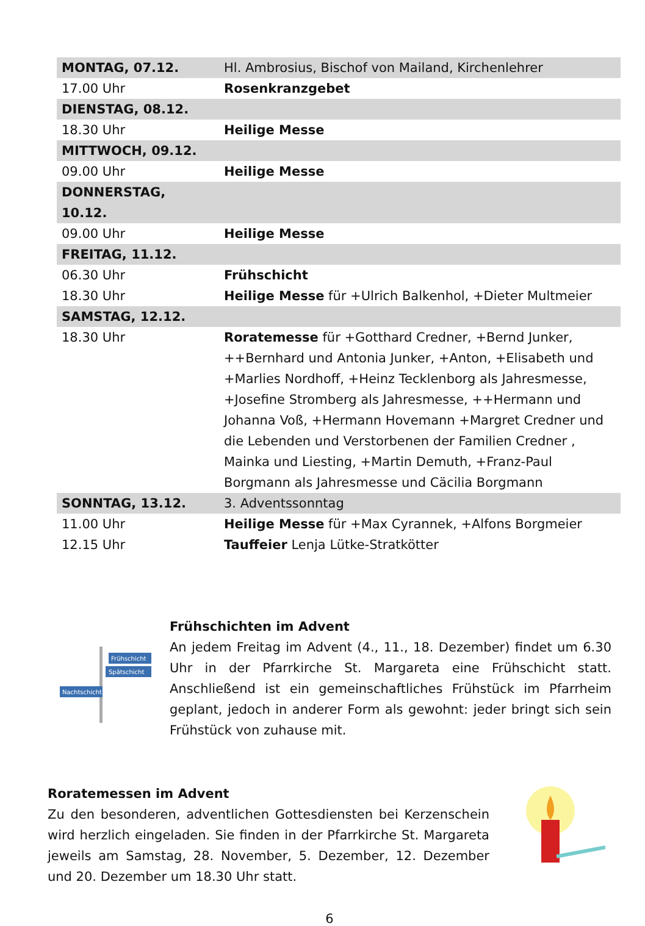| MONTAG, 07.12. | Hl. Ambrosius, Bischof von Mailand, Kirchenlehrer |
| 17.00 Uhr | Rosenkranzgebet |
| DIENSTAG, 08.12. | |
| 18.30 Uhr | Heilige Messe |
| MITTWOCH, 09.12. | |
| 09.00 Uhr | Heilige Messe |
| DONNERSTAG, 10.12. | |
| 09.00 Uhr | Heilige Messe |
| FREITAG, 11.12. | |
| 06.30 Uhr | Frühschicht |
| 18.30 Uhr | Heilige Messe für +Ulrich Balkenhol, +Dieter Multmeier |
| SAMSTAG, 12.12. | |
| 18.30 Uhr | Roratemesse für +Gotthard Credner, +Bernd Junker, ++Bernhard und Antonia Junker, +Anton, +Elisabeth und +Marlies Nordhoff, +Heinz Tecklenborg als Jahresmesse, +Josefine Stromberg als Jahresmesse, ++Hermann und Johanna Voß, +Hermann Hovemann +Margret Credner und die Lebenden und Verstorbenen der Familien Credner , Mainka und Liesting, +Martin Demuth, +Franz-Paul Borgmann als Jahresmesse und Cäcilia Borgmann |
| SONNTAG, 13.12. | 3. Adventssonntag |
| 11.00 Uhr | Heilige Messe für +Max Cyrannek, +Alfons Borgmeier |
| 12.15 Uhr | Tauffeier Lenja Lütke-Stratkötter |
Frühschicht
Spätschicht
Nachtschicht
Frühschichten im Advent
An jedem Freitag im Advent (4., 11., 18. Dezember) findet um 6.30 Uhr in der Pfarrkirche St. Margareta eine Frühschicht statt. Anschließend ist ein gemeinschaftliches Frühstück im Pfarrheim geplant, jedoch in anderer Form als gewohnt: jeder bringt sich sein Frühstück von zuhause mit.
Roratemessen im Advent
Zu den besonderen, adventlichen Gottesdiensten bei Kerzenschein wird herzlich eingeladen. Sie finden in der Pfarrkirche St. Margareta jeweils am Samstag, 28. November, 5. Dezember, 12. Dezember und 20. Dezember um 18.30 Uhr statt.
6